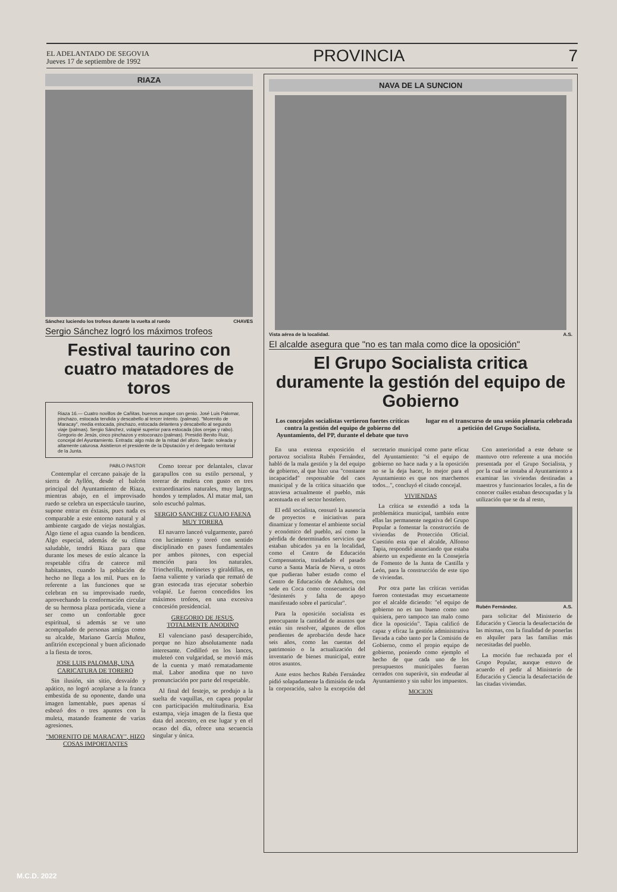EL ADELANTADO DE SEGOVIA
Jueves 17 de septiembre de 1992
PROVINCIA
7
RIAZA
Sánchez luciendo los trofeos durante la vuelta al ruedo CHAVES
Sergio Sánchez logró los máximos trofeos
Festival taurino con cuatro matadores de toros
Riaza 16.— Cuatro novillos de Cañitas, buenos aunque con genio. José Luis Palomar, pinchazo, estocada tendida y descabello al tercer intento. (palmas). "Morenito de Maracay", media estocada, pinchazo, estocada delantera y descabello al segundo viaje (palmas). Sergio Sánchez, volapié superior para estocada (dos orejas y rabo). Gregorio de Jesús, cinco pinchazos y estoconazo (palmas). Presidió Benito Ruiz, concejal del Ayuntamiento. Entrada: algo más de la mitad del aforo. Tarde: soleada y altamente calurosa. Asistieron el presidente de la Diputación y el delegado territorial de la Junta.
PABLO PASTOR
Contemplar el cercano paisaje de la sierra de Ayllón, desde el balcón principal del Ayuntamiento de Riaza, mientras abajo, en el improvisado ruedo se celebra un espectáculo taurino, supone entrar en éxtasis, pues nada es comparable a este entorno natural y al ambiente cargado de viejas nostalgias. Algo tiene el agua cuando la bendicen. Algo especial, además de su clima saludable, tendrá Riaza para que durante los meses de estío alcance la respetable cifra de catorce mil habitantes, cuando la población de hecho no llega a los mil. Pues en lo referente a las funciones que se celebran en su improvisado ruedo, aprovechando la conformación circular de su hermosa plaza porticada, viene a ser como un confortable goce espiritual, si además se ve uno acompañado de personas amigas como su alcalde, Mariano García Muñoz, anfitrión excepcional y buen aficionado a la fiesta de toros.
JOSE LUIS PALOMAR, UNA CARICATURA DE TORERO
Sin ilusión, sin sitio, desvaído y apático, no logró acoplarse a la franca embestida de su oponente, dando una imagen lamentable, pues apenas sí esbozó dos o tres apuntes con la muleta, matando feamente de varias agresiones.
"MORENITO DE MARACAY", HIZO COSAS IMPORTANTES
Como torear por delantales, clavar garapullos con su estilo personal, y torerar de muleta con gusto en tres extraordinarios naturales, muy largos, hondos y templados. Al matar mal, tan solo escuchó palmas.
SERGIO SANCHEZ CUAJO FAENA MUY TORERA
El navarro lanceó vulgarmente, pareó con lucimiento y toreó con sentido disciplinado en pases fundamentales por ambos pitones, con especial mención para los naturales. Trincherilla, molinetes y giraldillas, en faena valiente y variada que remató de gran estocada tras ejecutar soberbio volapié. Le fueron concedidos los máximos trofeos, en una excesiva concesión presidencial.
GREGORIO DE JESUS, TOTALMENTE ANODINO
El valenciano pasó desapercibido, porque no hizo absolutamente nada interesante. Codilleó en los lances, muleteó con vulgaridad, se movió más de la cuenta y mató rematadamente mal. Labor anodina que no tuvo pronunciación por parte del respetable.
Al final del festejo, se produjo a la suelta de vaquillas, en capea popular con participación multitudinaria. Esa estampa, vieja imagen de la fiesta que data del ancestro, en ese lugar y en el ocaso del día, ofrece una secuencia singular y única.
NAVA DE LA SUNCION
Vista aérea de la localidad. A.S.
El alcalde asegura que "no es tan mala como dice la oposición"
El Grupo Socialista critica duramente la gestión del equipo de Gobierno
Los concejales socialistas vertieron fuertes críticas contra la gestión del equipo de gobierno del Ayuntamiento, del PP, durante el debate que tuvo lugar en el transcurso de una sesión plenaria celebrada a petición del Grupo Socialista.
En una extensa exposición el portavoz socialista Rubén Fernández, habló de la mala gestión y la del equipo de gobierno, al que hizo una "constante incapacidad" responsable del caos municipal y de la crítica situación que atraviesa actualmente el pueblo, más acentuada en el sector hostelero.
El edil socialista, censuró la ausencia de proyectos e iniciativas para dinamizar y fomentar el ambiente social y económico del pueblo, así como la pérdida de determinados servicios que estaban ubicados ya en la localidad, como el Centro de Educación Compensatoria, trasladado el pasado curso a Santa María de Nieva, u otros que pudieran haber estado como el Centro de Educación de Adultos, con sede en Coca como consecuencia del "desinterés y falta de apoyo manifestado sobre el particular".
Para la oposición socialista es preocupante la cantidad de asuntos que están sin resolver, algunos de ellos pendientes de aprobación desde hace seis años, como las cuentas del patrimonio o la actualización del inventario de bienes municipal, entre otros asuntos.
Ante estos hechos Rubén Fernández pidió solapadamente la dimisión de toda la corporación, salvo la excepción del secretario municipal como parte eficaz del Ayuntamiento: "si el equipo de gobierno no hace nada y a la oposición no se la deja hacer, lo mejor para el Ayuntamiento es que nos marchemos todos...", concluyó el citado concejal.
VIVIENDAS
La crítica se extendió a toda la problemática municipal, también entre ellas las permanente negativa del Grupo Popular a fomentar la construcción de viviendas de Protección Oficial. Cuestión esta que el alcalde, Alfonso Tapia, respondió anunciando que estaba abierto un expediente en la Consejería de Fomento de la Junta de Castilla y León, para la construcción de este tipo de viviendas.
Por otra parte las críticas vertidas fueron contestadas muy escuetamente por el alcalde diciendo: "el equipo de gobierno no es tan bueno como uno quisiera, pero tampoco tan malo como dice la oposición". Tapia calificó de capaz y eficaz la gestión administrativa llevada a cabo tanto por la Comisión de Gobierno, como el propio equipo de gobierno, poniendo como ejemplo el hecho de que cada uno de los presupuestos municipales fueran cerrados con superávit, sin endeudar al Ayuntamiento y sin subir los impuestos.
MOCION
Con anterioridad a este debate se mantuvo otro referente a una moción presentada por el Grupo Socialista, y por la cual se instaba al Ayuntamiento a examinar las viviendas destinadas a maestros y funcionarios locales, a fin de conocer cuáles estaban desocupadas y la utilización que se da al resto,
Rubén Fernández. A.S.
para solicitar del Ministerio de Educación y Ciencia la desafectación de las mismas, con la finalidad de ponerlas en alquiler para las familias más necesitadas del pueblo.
La moción fue rechazada por el Grupo Popular, aunque estuvo de acuerdo el pedir al Ministerio de Educación y Ciencia la desafectación de las citadas viviendas.
M.C.D. 2022